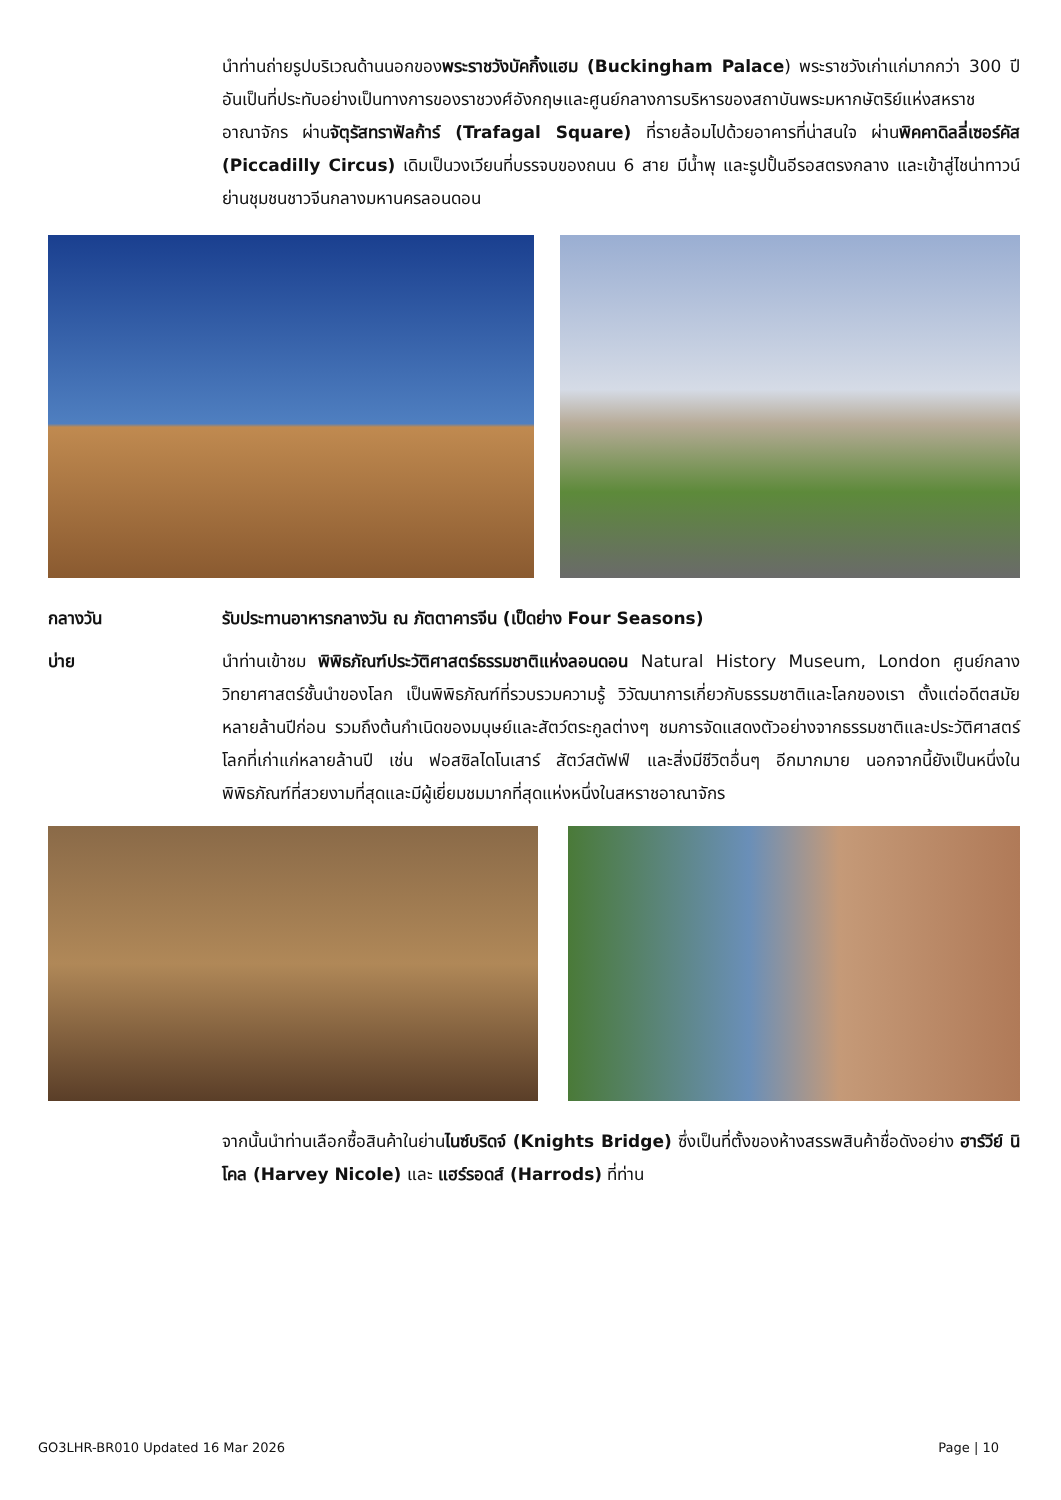นำท่านถ่ายรูปบริเวณด้านนอกของพระราชวังบัคกิ้งแฮม (Buckingham Palace) พระราชวังเก่าแก่มากกว่า 300 ปี อันเป็นที่ประทับอย่างเป็นทางการของราชวงศ์อังกฤษและศูนย์กลางการบริหารของสถาบันพระมหากษัตริย์แห่งสหราชอาณาจักร ผ่านจัตุรัสทราฟัลก้าร์ (Trafagal Square) ที่รายล้อมไปด้วยอาคารที่น่าสนใจ ผ่านพิคคาดิลลี่เซอร์คัส (Piccadilly Circus) เดิมเป็นวงเวียนที่บรรจบของถนน 6 สาย มีน้ำพุ และรูปปั้นอีรอสตรงกลาง และเข้าสู่ไชน่าทาวน์ย่านชุมชนชาวจีนกลางมหานครลอนดอน
กลางวัน รับประทานอาหารกลางวัน ณ ภัตตาคารจีน (เป็ดย่าง Four Seasons)
บ่าย นำท่านเข้าชม พิพิธภัณฑ์ประวัติศาสตร์ธรรมชาติแห่งลอนดอน Natural History Museum, London ศูนย์กลางวิทยาศาสตร์ชั้นนำของโลก เป็นพิพิธภัณฑ์ที่รวบรวมความรู้ วิวัฒนาการเกี่ยวกับธรรมชาติและโลกของเรา ตั้งแต่อดีตสมัยหลายล้านปีก่อน รวมถึงต้นกำเนิดของมนุษย์และสัตว์ตระกูลต่างๆ ชมการจัดแสดงตัวอย่างจากธรรมชาติและประวัติศาสตร์โลกที่เก่าแก่หลายล้านปี เช่น ฟอสซิลไดโนเสาร์ สัตว์สตัฟฟ์ และสิ่งมีชีวิตอื่นๆ อีกมากมาย นอกจากนี้ยังเป็นหนึ่งในพิพิธภัณฑ์ที่สวยงามที่สุดและมีผู้เยี่ยมชมมากที่สุดแห่งหนึ่งในสหราชอาณาจักร
จากนั้นนำท่านเลือกซื้อสินค้าในย่านไนซ์บริดจ์ (Knights Bridge) ซึ่งเป็นที่ตั้งของห้างสรรพสินค้าชื่อดังอย่าง ฮาร์วีย์ นิโคล (Harvey Nicole) และ แฮร์รอดส์ (Harrods) ที่ท่าน
GO3LHR-BR010 Updated 16 Mar 2026 Page | 10